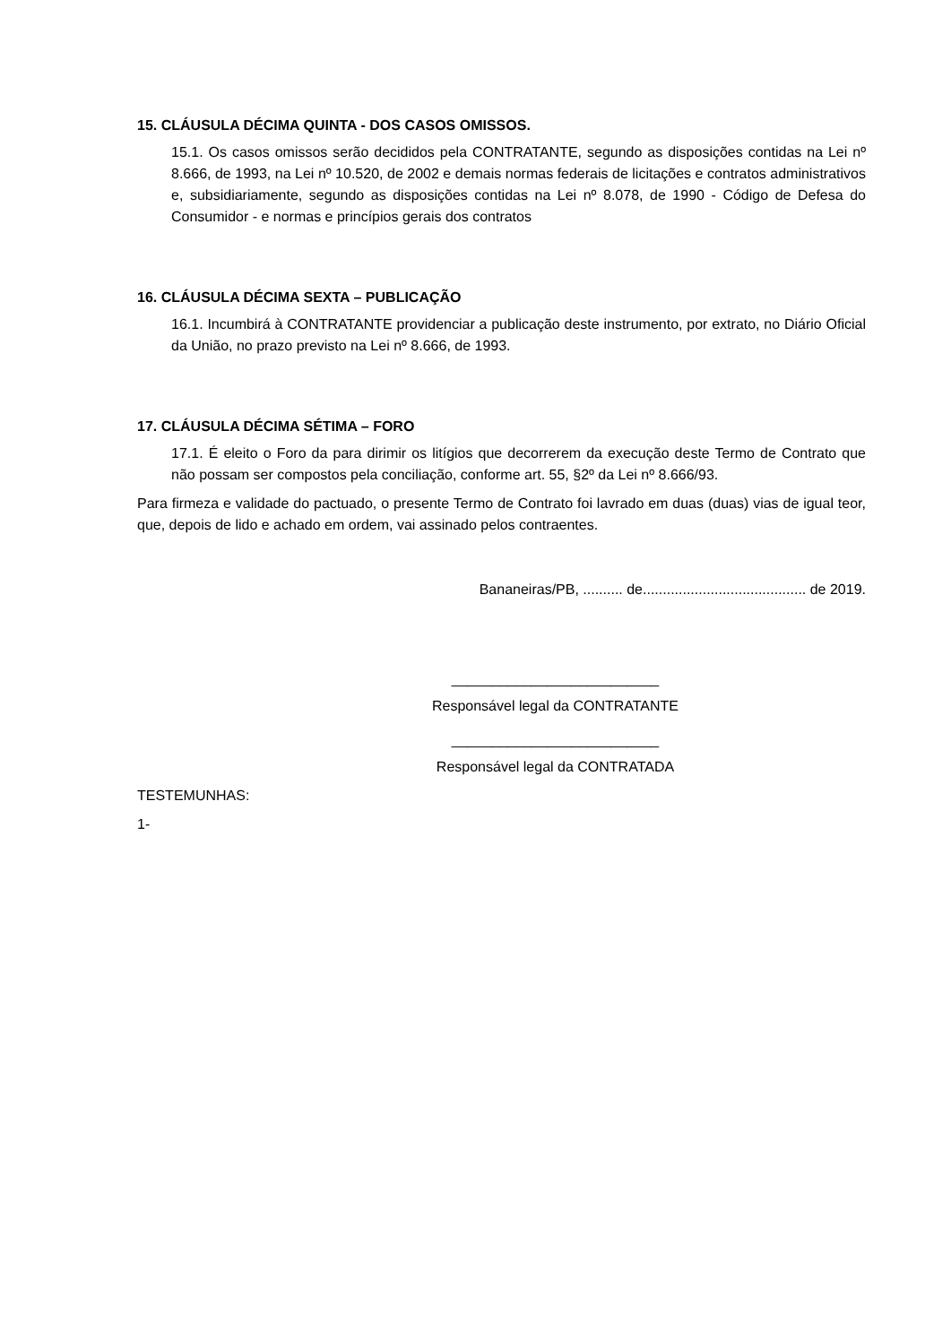15. CLÁUSULA DÉCIMA QUINTA - DOS CASOS OMISSOS.
15.1. Os casos omissos serão decididos pela CONTRATANTE, segundo as disposições contidas na Lei nº 8.666, de 1993, na Lei nº 10.520, de 2002 e demais normas federais de licitações e contratos administrativos e, subsidiariamente, segundo as disposições contidas na Lei nº 8.078, de 1990 - Código de Defesa do Consumidor - e normas e princípios gerais dos contratos
16. CLÁUSULA DÉCIMA SEXTA – PUBLICAÇÃO
16.1. Incumbirá à CONTRATANTE providenciar a publicação deste instrumento, por extrato, no Diário Oficial da União, no prazo previsto na Lei nº 8.666, de 1993.
17. CLÁUSULA DÉCIMA SÉTIMA – FORO
17.1. É eleito o Foro da para dirimir os litígios que decorrerem da execução deste Termo de Contrato que não possam ser compostos pela conciliação, conforme art. 55, §2º da Lei nº 8.666/93.
Para firmeza e validade do pactuado, o presente Termo de Contrato foi lavrado em duas (duas) vias de igual teor, que, depois de lido e achado em ordem, vai assinado pelos contraentes.
Bananeiras/PB, .......... de......................................... de 2019.
__________________________
Responsável legal da CONTRATANTE
__________________________
Responsável legal da CONTRATADA
TESTEMUNHAS:
1-